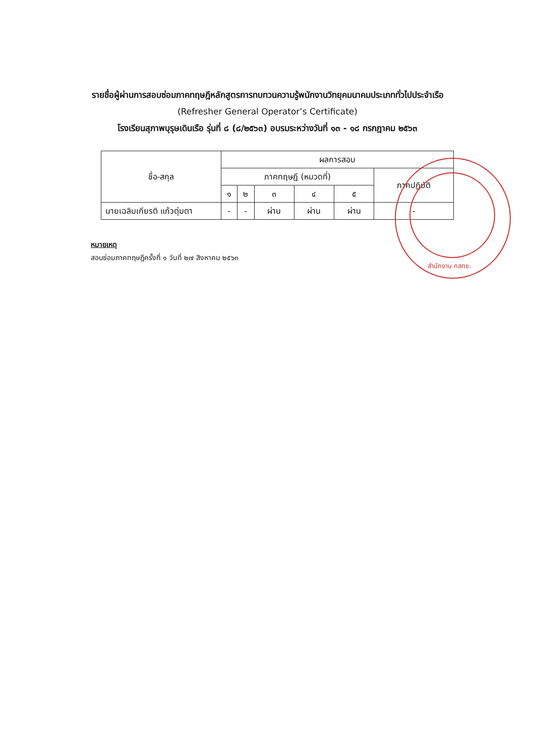รายชื่อผู้ผ่านการสอบซ่อมภาคทฤษฎีหลักสูตรการทบทวนความรู้พนักงานวิทยุคมนาคมประเภททั่วไปประจำเรือ
(Refresher General Operator’s Certificate)
โรงเรียนสุภาพบุรุษเดินเรือ รุ่นที่ ๘ (๘/๒๕๖๓) อบรมระหว่างวันที่ ๑๓ - ๑๘ กรกฎาคม ๒๕๖๓
| ชื่อ-สกุล | ผลการสอบ | | | | | |
| --- | --- | --- | --- | --- | --- | --- |
| | ภาคทฤษฎี (หมวดที่) | | | | | ภาคปฏิบัติ |
| | ๑ | ๒ | ๓ | ๔ | ๕ | |
| นายเฉลิมเกียรติ แก้วตุ่มตา | - | - | ผ่าน | ผ่าน | ผ่าน | - |
หมายเหตุ
สอบซ่อมภาคทฤษฎีครั้งที่ ๑ วันที่ ๒๗ สิงหาคม ๒๕๖๓
สำนักงาน กสทช.